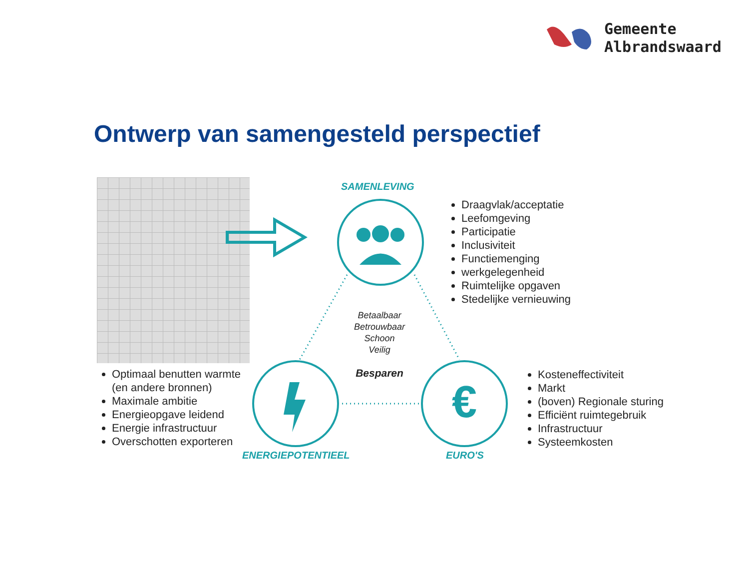Gemeente
Albrandswaard
Ontwerp van samengesteld perspectief
€
SAMENLEVING
ENERGIEPOTENTIEEL EURO'S
Betaalbaar
Betrouwbaar
Schoon
Veilig
Besparen
Draagvlak/acceptatie
Leefomgeving
Participatie
Inclusiviteit
Functiemenging
werkgelegenheid
Ruimtelijke opgaven
Stedelijke vernieuwing
Optimaal benutten warmte (en andere bronnen)
Maximale ambitie
Energieopgave leidend
Energie infrastructuur
Overschotten exporteren
Kosteneffectiviteit
Markt
(boven) Regionale sturing
Efficiënt ruimtegebruik
Infrastructuur
Systeemkosten